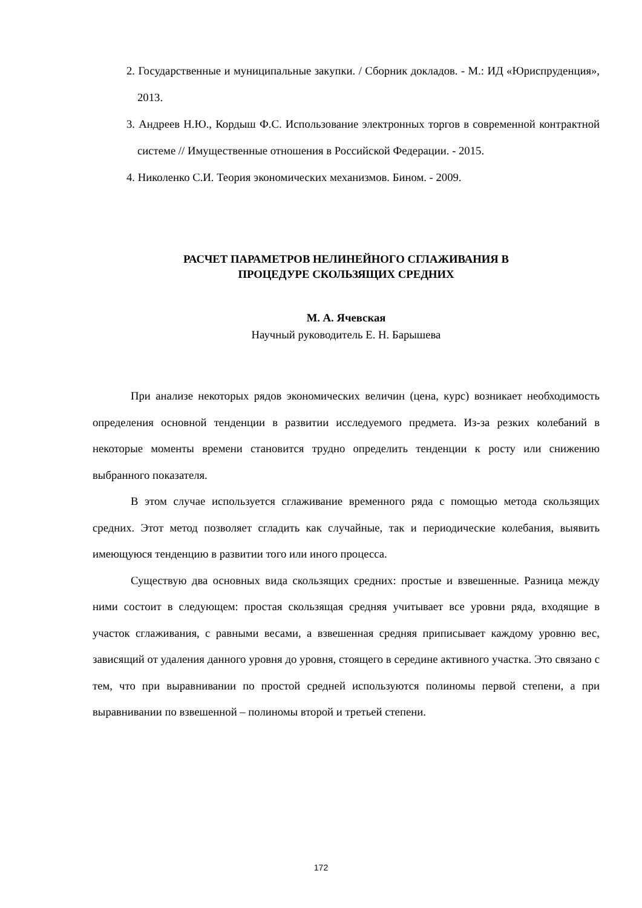2. Государственные и муниципальные закупки. / Сборник докладов. - М.: ИД «Юриспруденция», 2013.
3. Андреев Н.Ю., Кордыш Ф.С. Использование электронных торгов в современной контрактной системе // Имущественные отношения в Российской Федерации. - 2015.
4. Николенко С.И. Теория экономических механизмов. Бином. - 2009.
РАСЧЕТ ПАРАМЕТРОВ НЕЛИНЕЙНОГО СГЛАЖИВАНИЯ В
ПРОЦЕДУРЕ СКОЛЬЗЯЩИХ СРЕДНИХ
М. А. Ячевская
Научный руководитель Е. Н. Барышева
При анализе некоторых рядов экономических величин (цена, курс) возникает необходимость определения основной тенденции в развитии исследуемого предмета. Из-за резких колебаний в некоторые моменты времени становится трудно определить тенденции к росту или снижению выбранного показателя.
В этом случае используется сглаживание временного ряда с помощью метода скользящих средних. Этот метод позволяет сгладить как случайные, так и периодические колебания, выявить имеющуюся тенденцию в развитии того или иного процесса.
Существую два основных вида скользящих средних: простые и взвешенные. Разница между ними состоит в следующем: простая скользящая средняя учитывает все уровни ряда, входящие в участок сглаживания, с равными весами, а взвешенная средняя приписывает каждому уровню вес, зависящий от удаления данного уровня до уровня, стоящего в середине активного участка. Это связано с тем, что при выравнивании по простой средней используются полиномы первой степени, а при выравнивании по взвешенной – полиномы второй и третьей степени.
172